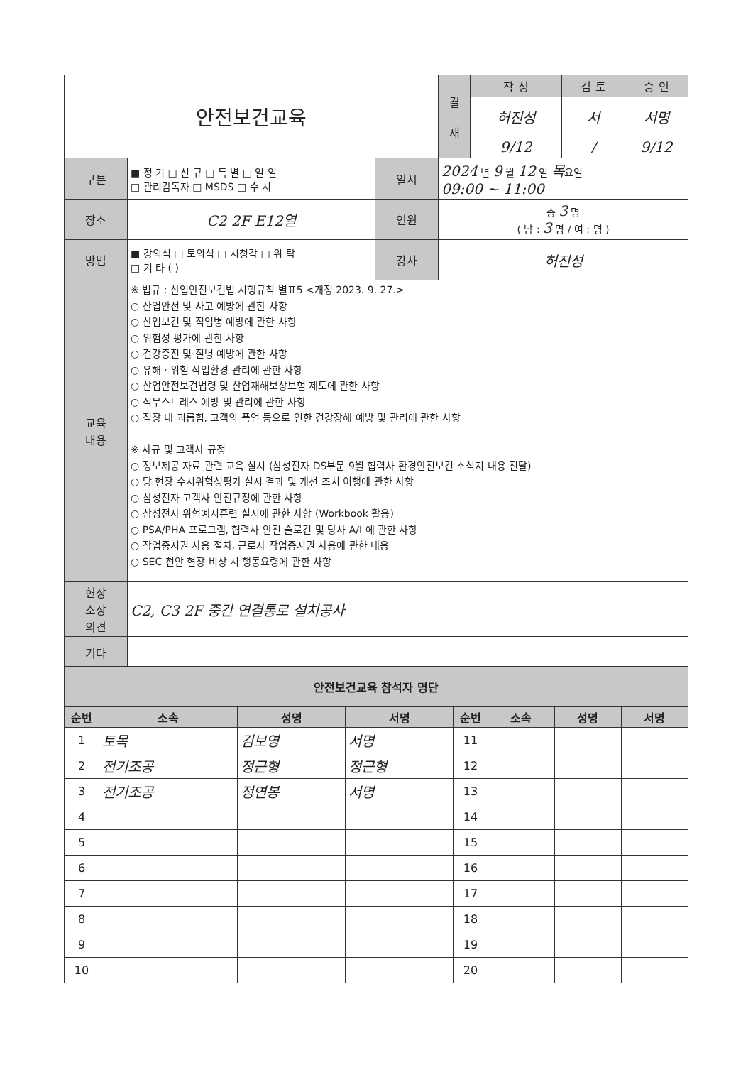| 안전보건교육 | 결 재 | 작 성 | 검 토 | 승 인 |
| | | 허진성 | 서 | 서명 |
| | | 9/12 | / | 9/12 |
| 구분 | ■ 정 기 □ 신 규 □ 특 별 □ 일 일 □ 관리감독자 □ MSDS □ 수 시 | 일시 | 2024 년 9 월 12 일 목 요일 09:00 ~ 11:00 |
| 장소 | C2 2F E12열 | 인원 | 총 3 명 ( 남 : 3 명 / 여 : 명 ) |
| 방법 | ■ 강의식 □ 토의식 □ 시청각 □ 위 탁 □ 기 타 ( ) | 강사 | 허진성 |
| 교육 내용 | ※ 법규 : 산업안전보건법 시행규칙 별표5 <개정 2023. 9. 27.> ○ 산업안전 및 사고 예방에 관한 사항 ○ 산업보건 및 직업병 예방에 관한 사항 ○ 위험성 평가에 관한 사항 ○ 건강증진 및 질병 예방에 관한 사항 ○ 유해ㆍ위험 작업환경 관리에 관한 사항 ○ 산업안전보건법령 및 산업재해보상보험 제도에 관한 사항 ○ 직무스트레스 예방 및 관리에 관한 사항 ○ 직장 내 괴롭힘, 고객의 폭언 등으로 인한 건강장해 예방 및 관리에 관한 사항 ※ 사규 및 고객사 규정 ○ 정보제공 자료 관련 교육 실시 (삼성전자 DS부문 9월 협력사 환경안전보건 소식지 내용 전달) ○ 당 현장 수시위험성평가 실시 결과 및 개선 조치 이행에 관한 사항 ○ 삼성전자 고객사 안전규정에 관한 사항 ○ 삼성전자 위험예지훈련 실시에 관한 사항 (Workbook 활용) ○ PSA/PHA 프로그램, 협력사 안전 슬로건 및 당사 A/I 에 관한 사항 ○ 작업중지권 사용 절차, 근로자 작업중지권 사용에 관한 내용 ○ SEC 천안 현장 비상 시 행동요령에 관한 사항 | | |
| 현장 소장 의견 | C2, C3 2F 중간 연결통로 설치공사 | | |
| 기타 | | | |
| 안전보건교육 참석자 명단 | | | | | | | |
| --- | --- | --- | --- | --- | --- | --- | --- |
| 순번 | 소속 | 성명 | 서명 | 순번 | 소속 | 성명 | 서명 |
| 1 | 토목 | 김보영 | 서명 | 11 | | | |
| 2 | 전기조공 | 정근형 | 정근형 | 12 | | | |
| 3 | 전기조공 | 정연봉 | 서명 | 13 | | | |
| 4 | | | | 14 | | | |
| 5 | | | | 15 | | | |
| 6 | | | | 16 | | | |
| 7 | | | | 17 | | | |
| 8 | | | | 18 | | | |
| 9 | | | | 19 | | | |
| 10 | | | | 20 | | | |